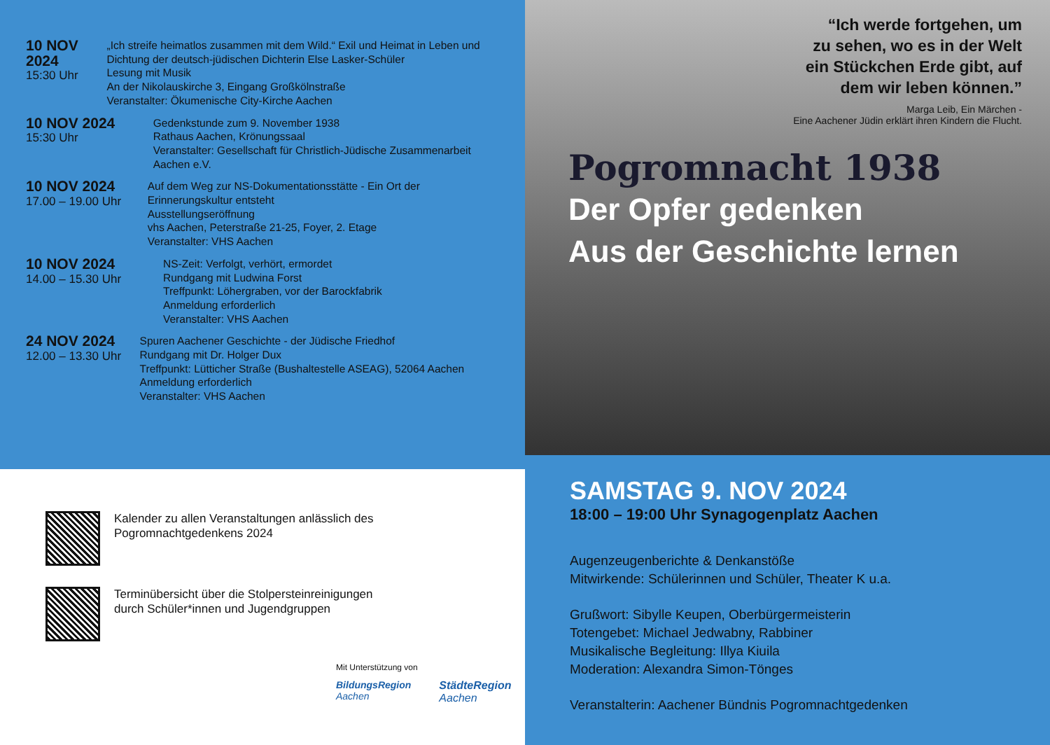10 NOV 2024
15:30 Uhr
„Ich streife heimatlos zusammen mit dem Wild.“ Exil und Heimat in Leben und Dichtung der deutsch-jüdischen Dichterin Else Lasker-Schüler
Lesung mit Musik
An der Nikolauskirche 3, Eingang Großkölnstraße
Veranstalter: Ökumenische City-Kirche Aachen
10 NOV 2024
15:30 Uhr
Gedenkstunde zum 9. November 1938
Rathaus Aachen, Krönungssaal
Veranstalter: Gesellschaft für Christlich-Jüdische Zusammenarbeit Aachen e.V.
10 NOV 2024
17.00 – 19.00 Uhr
Auf dem Weg zur NS-Dokumentationsstätte - Ein Ort der Erinnerungskultur entsteht
Ausstellungseröffnung
vhs Aachen, Peterstraße 21-25, Foyer, 2. Etage
Veranstalter: VHS Aachen
10 NOV 2024
14.00 – 15.30 Uhr
NS-Zeit: Verfolgt, verhört, ermordet
Rundgang mit Ludwina Forst
Treffpunkt: Löhergraben, vor der Barockfabrik
Anmeldung erforderlich
Veranstalter: VHS Aachen
24 NOV 2024
12.00 – 13.30 Uhr
Spuren Aachener Geschichte - der Jüdische Friedhof
Rundgang mit Dr. Holger Dux
Treffpunkt: Lütticher Straße (Bushaltestelle ASEAG), 52064 Aachen Anmeldung erforderlich
Veranstalter: VHS Aachen
Kalender zu allen Veranstaltungen anlässlich des
Pogromnachtgedenkens 2024
Terminübersicht über die Stolpersteinreinigungen
durch Schüler*innen und Jugendgruppen
Mit Unterstützung von
BildungsRegion
Aachen
StädteRegion
Aachen
“Ich werde fortgehen, um
zu sehen, wo es in der Welt
ein Stückchen Erde gibt, auf
dem wir leben können.”
Marga Leib, Ein Märchen -
Eine Aachener Jüdin erklärt ihren Kindern die Flucht.
Pogromnacht 1938
Der Opfer gedenken
Aus der Geschichte lernen
SAMSTAG 9. NOV 2024
18:00 – 19:00 Uhr Synagogenplatz Aachen
Augenzeugenberichte & Denkanstöße
Mitwirkende: Schülerinnen und Schüler, Theater K u.a.
Grußwort: Sibylle Keupen, Oberbürgermeisterin
Totengebet: Michael Jedwabny, Rabbiner
Musikalische Begleitung: Illya Kiuila
Moderation: Alexandra Simon-Tönges
Veranstalterin: Aachener Bündnis Pogromnachtgedenken